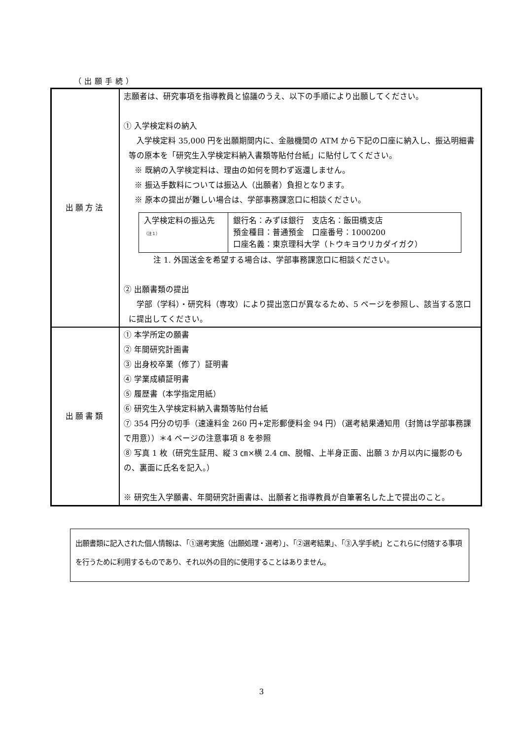（出願手続）
| 出願方法 | 志願者は、研究事項を指導教員と協議のうえ、以下の手順により出願してください。 ① 入学検定料の納入 入学検定料 35,000 円を出願期間内に、金融機関の ATM から下記の口座に納入し、振込明細書等の原本を「研究生入学検定料納入書類等貼付台紙」に貼付してください。 ※ 既納の入学検定料は、理由の如何を問わず返還しません。 ※ 振込手数料については振込人（出願者）負担となります。 ※ 原本の提出が難しい場合は、学部事務課窓口に相談ください。 / 入学検定料の振込先 （注１） / 銀行名：みずほ銀行 支店名：飯田橋支店 預金種目：普通預金 口座番号：1000200 口座名義：東京理科大学（トウキヨウリカダイガク） / 注 1. 外国送金を希望する場合は、学部事務課窓口に相談ください。 ② 出願書類の提出 学部（学科）・研究科（専攻）により提出窓口が異なるため、5 ページを参照し、該当する窓口に提出してください。 |
| 出願書類 | ① 本学所定の願書 ② 年間研究計画書 ③ 出身校卒業（修了）証明書 ④ 学業成績証明書 ⑤ 履歴書（本学指定用紙） ⑥ 研究生入学検定料納入書類等貼付台紙 ⑦ 354 円分の切手（速達料金 260 円+定形郵便料金 94 円）（選考結果通知用（封筒は学部事務課で用意））＊4 ページの注意事項 8 を参照 ⑧ 写真 1 枚（研究生証用、縦 3 ㎝×横 2.4 ㎝、脱帽、上半身正面、出願 3 か月以内に撮影のもの、裏面に氏名を記入。） ※ 研究生入学願書、年間研究計画書は、出願者と指導教員が自筆署名した上で提出のこと。 |
出願書類に記入された個人情報は、「①選考実施（出願処理・選考）」、「②選考結果」、「③入学手続」とこれらに付随する事項を行うために利用するものであり、それ以外の目的に使用することはありません。
3